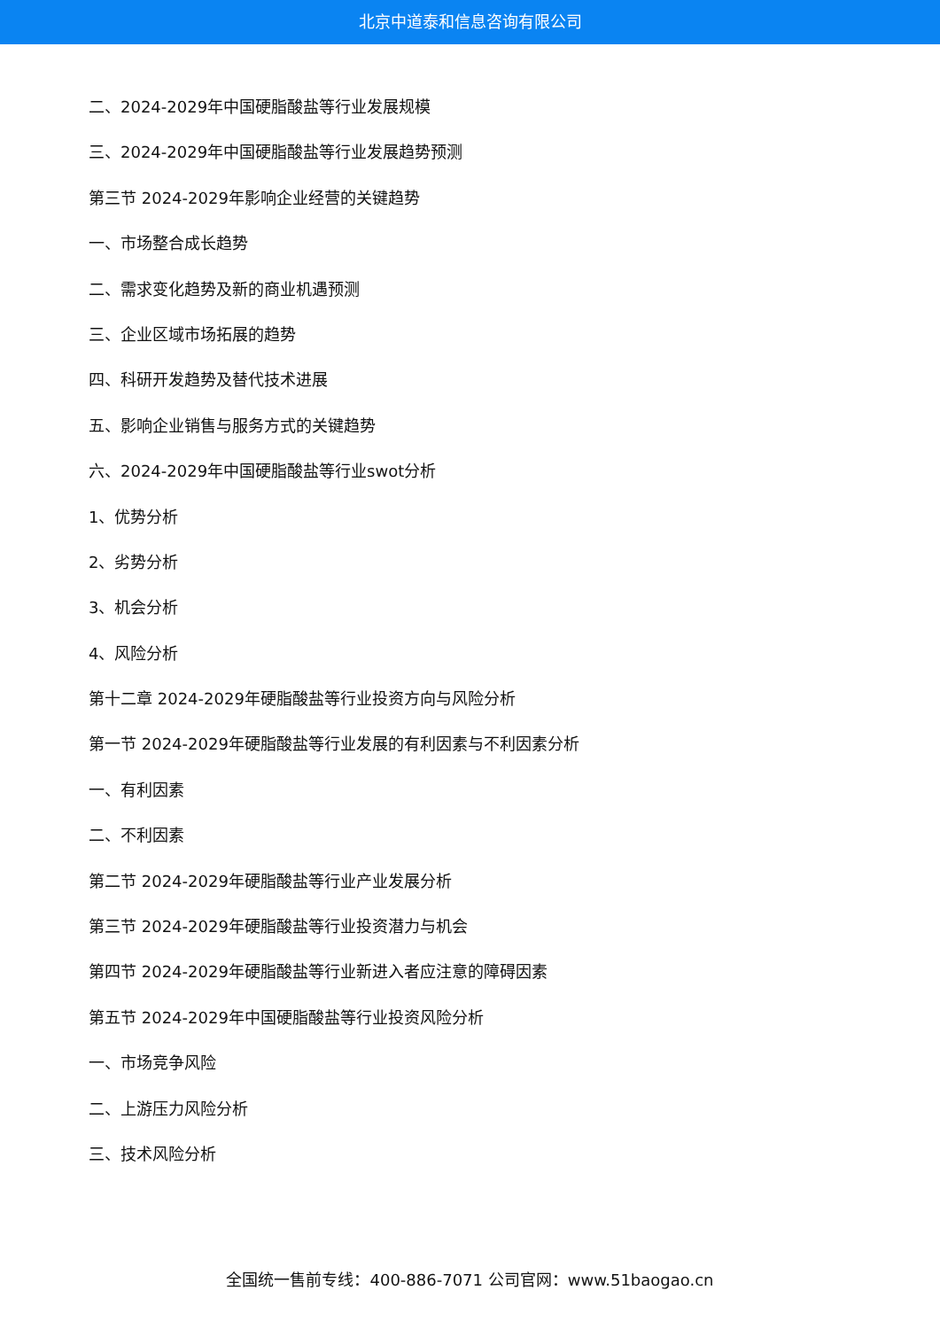北京中道泰和信息咨询有限公司
二、2024-2029年中国硬脂酸盐等行业发展规模
三、2024-2029年中国硬脂酸盐等行业发展趋势预测
第三节 2024-2029年影响企业经营的关键趋势
一、市场整合成长趋势
二、需求变化趋势及新的商业机遇预测
三、企业区域市场拓展的趋势
四、科研开发趋势及替代技术进展
五、影响企业销售与服务方式的关键趋势
六、2024-2029年中国硬脂酸盐等行业swot分析
1、优势分析
2、劣势分析
3、机会分析
4、风险分析
第十二章 2024-2029年硬脂酸盐等行业投资方向与风险分析
第一节 2024-2029年硬脂酸盐等行业发展的有利因素与不利因素分析
一、有利因素
二、不利因素
第二节 2024-2029年硬脂酸盐等行业产业发展分析
第三节 2024-2029年硬脂酸盐等行业投资潜力与机会
第四节 2024-2029年硬脂酸盐等行业新进入者应注意的障碍因素
第五节 2024-2029年中国硬脂酸盐等行业投资风险分析
一、市场竞争风险
二、上游压力风险分析
三、技术风险分析
全国统一售前专线：400-886-7071 公司官网：www.51baogao.cn